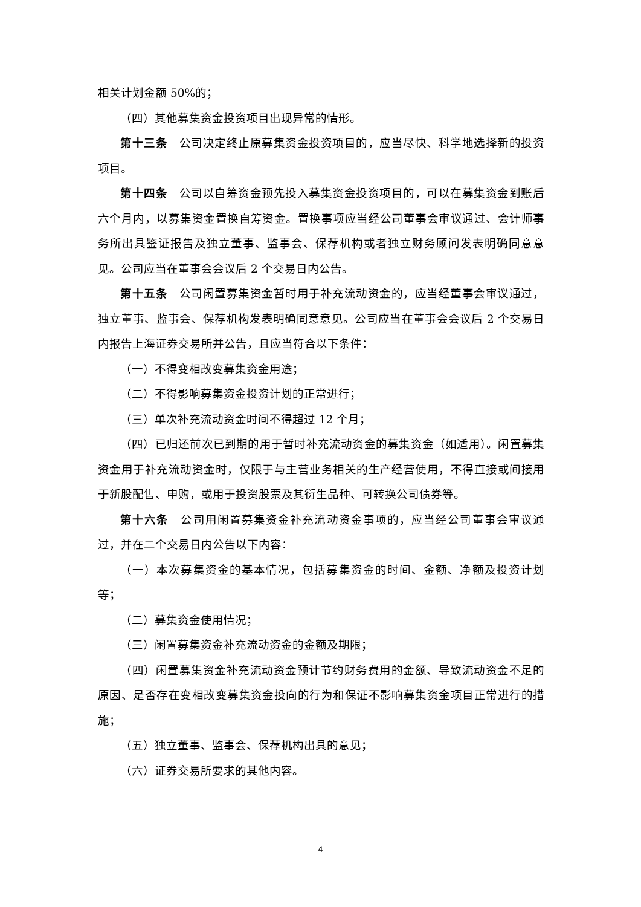相关计划金额 50%的；
（四）其他募集资金投资项目出现异常的情形。
第十三条　公司决定终止原募集资金投资项目的，应当尽快、科学地选择新的投资项目。
第十四条　公司以自筹资金预先投入募集资金投资项目的，可以在募集资金到账后六个月内，以募集资金置换自筹资金。置换事项应当经公司董事会审议通过、会计师事务所出具鉴证报告及独立董事、监事会、保荐机构或者独立财务顾问发表明确同意意见。公司应当在董事会会议后 2 个交易日内公告。
第十五条　公司闲置募集资金暂时用于补充流动资金的，应当经董事会审议通过，独立董事、监事会、保荐机构发表明确同意意见。公司应当在董事会会议后 2 个交易日内报告上海证券交易所并公告，且应当符合以下条件：
（一）不得变相改变募集资金用途；
（二）不得影响募集资金投资计划的正常进行；
（三）单次补充流动资金时间不得超过 12 个月；
（四）已归还前次已到期的用于暂时补充流动资金的募集资金（如适用）。闲置募集资金用于补充流动资金时，仅限于与主营业务相关的生产经营使用，不得直接或间接用于新股配售、申购，或用于投资股票及其衍生品种、可转换公司债券等。
第十六条　公司用闲置募集资金补充流动资金事项的，应当经公司董事会审议通过，并在二个交易日内公告以下内容：
（一）本次募集资金的基本情况，包括募集资金的时间、金额、净额及投资计划等；
（二）募集资金使用情况；
（三）闲置募集资金补充流动资金的金额及期限；
（四）闲置募集资金补充流动资金预计节约财务费用的金额、导致流动资金不足的原因、是否存在变相改变募集资金投向的行为和保证不影响募集资金项目正常进行的措施；
（五）独立董事、监事会、保荐机构出具的意见；
（六）证券交易所要求的其他内容。
4